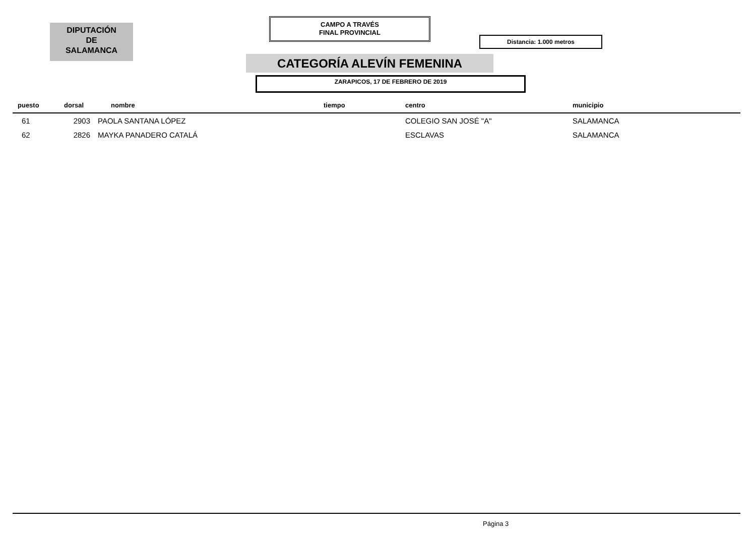DIPUTACIÓN
DE
SALAMANCA
CAMPO A TRAVÉS
FINAL PROVINCIAL
Distancia: 1.000 metros
CATEGORÍA ALEVÍN FEMENINA
ZARAPICOS, 17 DE FEBRERO DE 2019
| puesto | dorsal | nombre | tiempo | centro | municipio |
| --- | --- | --- | --- | --- | --- |
| 61 | 2903 | PAOLA SANTANA LÓPEZ | | COLEGIO SAN JOSÉ "A" | SALAMANCA |
| 62 | 2826 | MAYKA PANADERO CATALÁ | | ESCLAVAS | SALAMANCA |
Página 3